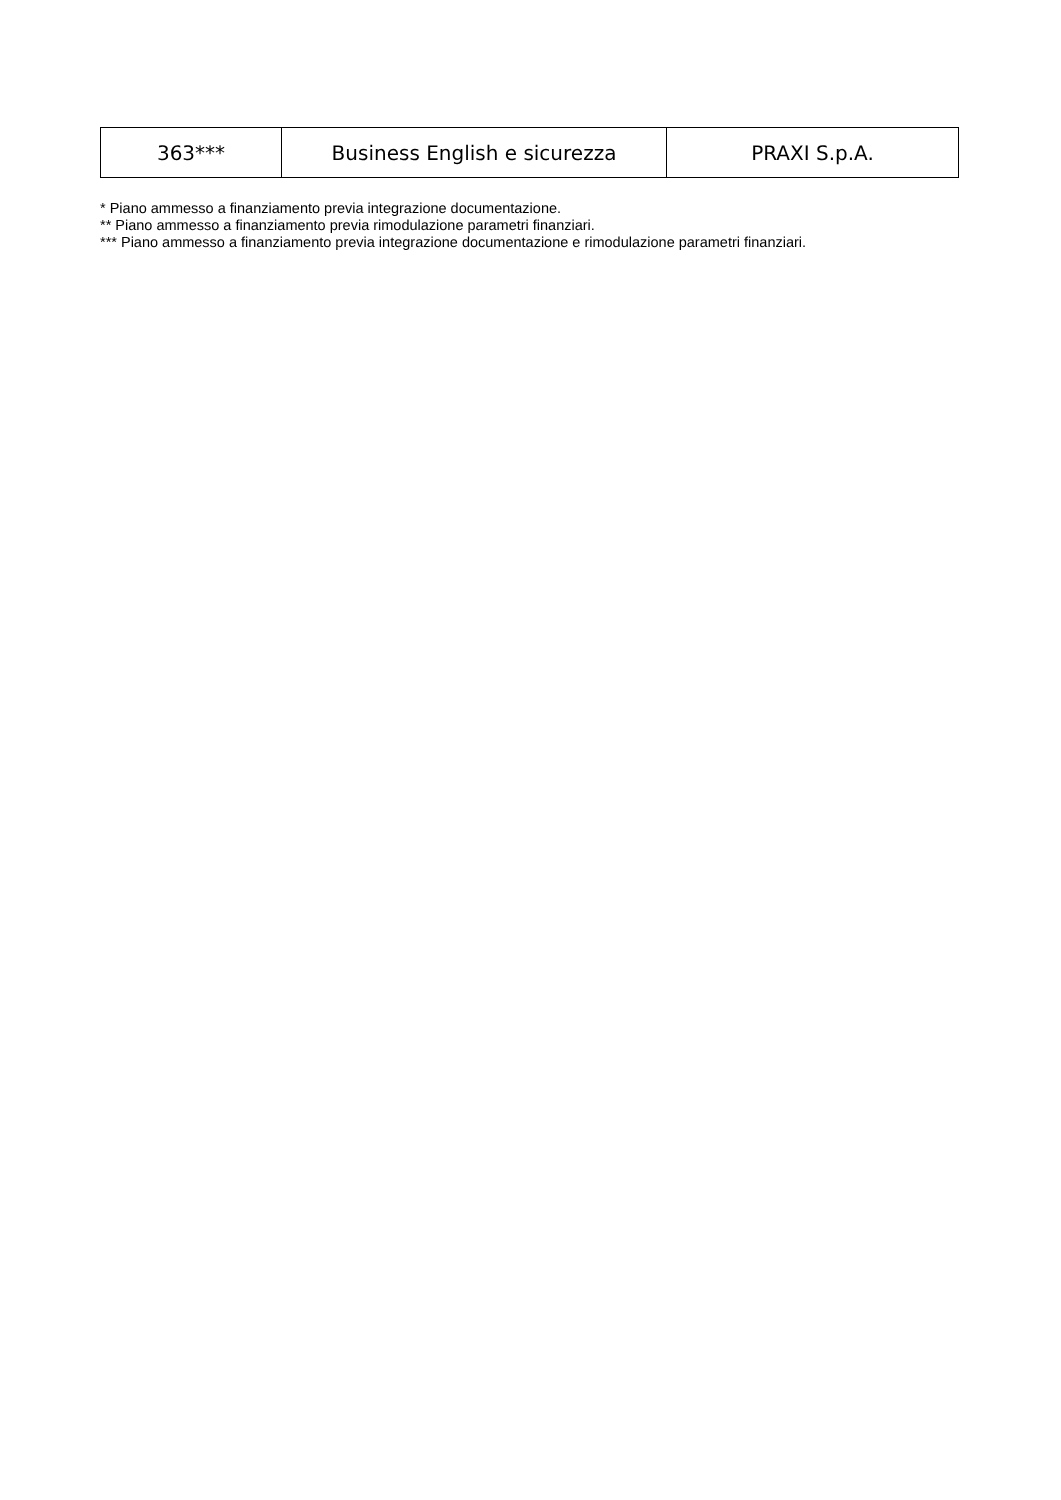| 363*** | Business English e sicurezza | PRAXI S.p.A. |
* Piano ammesso a finanziamento previa integrazione documentazione.
** Piano ammesso a finanziamento previa rimodulazione parametri finanziari.
*** Piano ammesso a finanziamento previa integrazione documentazione e rimodulazione parametri finanziari.